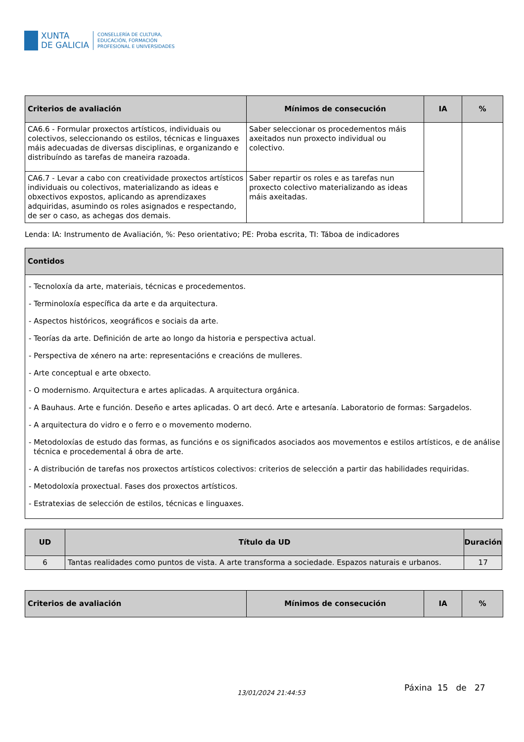XUNTA
DE GALICIA
CONSELLERÍA DE CULTURA,
EDUCACIÓN, FORMACIÓN
PROFESIONAL E UNIVERSIDADES
| Criterios de avaliación | Mínimos de consecución | IA | % |
| --- | --- | --- | --- |
| CA6.6 - Formular proxectos artísticos, individuais ou colectivos, seleccionando os estilos, técnicas e linguaxes máis adecuadas de diversas disciplinas, e organizando e distribuíndo as tarefas de maneira razoada. | Saber seleccionar os procedementos máis axeitados nun proxecto individual ou colectivo. | | |
| CA6.7 - Levar a cabo con creatividade proxectos artísticos individuais ou colectivos, materializando as ideas e obxectivos expostos, aplicando as aprendizaxes adquiridas, asumindo os roles asignados e respectando, de ser o caso, as achegas dos demais. | Saber repartir os roles e as tarefas nun proxecto colectivo materializando as ideas máis axeitadas. | | |
Lenda: IA: Instrumento de Avaliación, %: Peso orientativo; PE: Proba escrita, TI: Táboa de indicadores
| Contidos |
| --- |
| - Tecnoloxía da arte, materiais, técnicas e procedementos. - Terminoloxía específica da arte e da arquitectura. - Aspectos históricos, xeográficos e sociais da arte. - Teorías da arte. Definición de arte ao longo da historia e perspectiva actual. - Perspectiva de xénero na arte: representacións e creacións de mulleres. - Arte conceptual e arte obxecto. - O modernismo. Arquitectura e artes aplicadas. A arquitectura orgánica. - A Bauhaus. Arte e función. Deseño e artes aplicadas. O art decó. Arte e artesanía. Laboratorio de formas: Sargadelos. - A arquitectura do vidro e o ferro e o movemento moderno. - Metodoloxías de estudo das formas, as funcións e os significados asociados aos movementos e estilos artísticos, e de análise técnica e procedemental á obra de arte. - A distribución de tarefas nos proxectos artísticos colectivos: criterios de selección a partir das habilidades requiridas. - Metodoloxía proxectual. Fases dos proxectos artísticos. - Estratexias de selección de estilos, técnicas e linguaxes. |
| UD | Título da UD | Duración |
| --- | --- | --- |
| 6 | Tantas realidades como puntos de vista. A arte transforma a sociedade. Espazos naturais e urbanos. | 17 |
| Criterios de avaliación | Mínimos de consecución | IA | % |
| --- | --- | --- | --- |
13/01/2024 21:44:53
Páxina 15 de 27